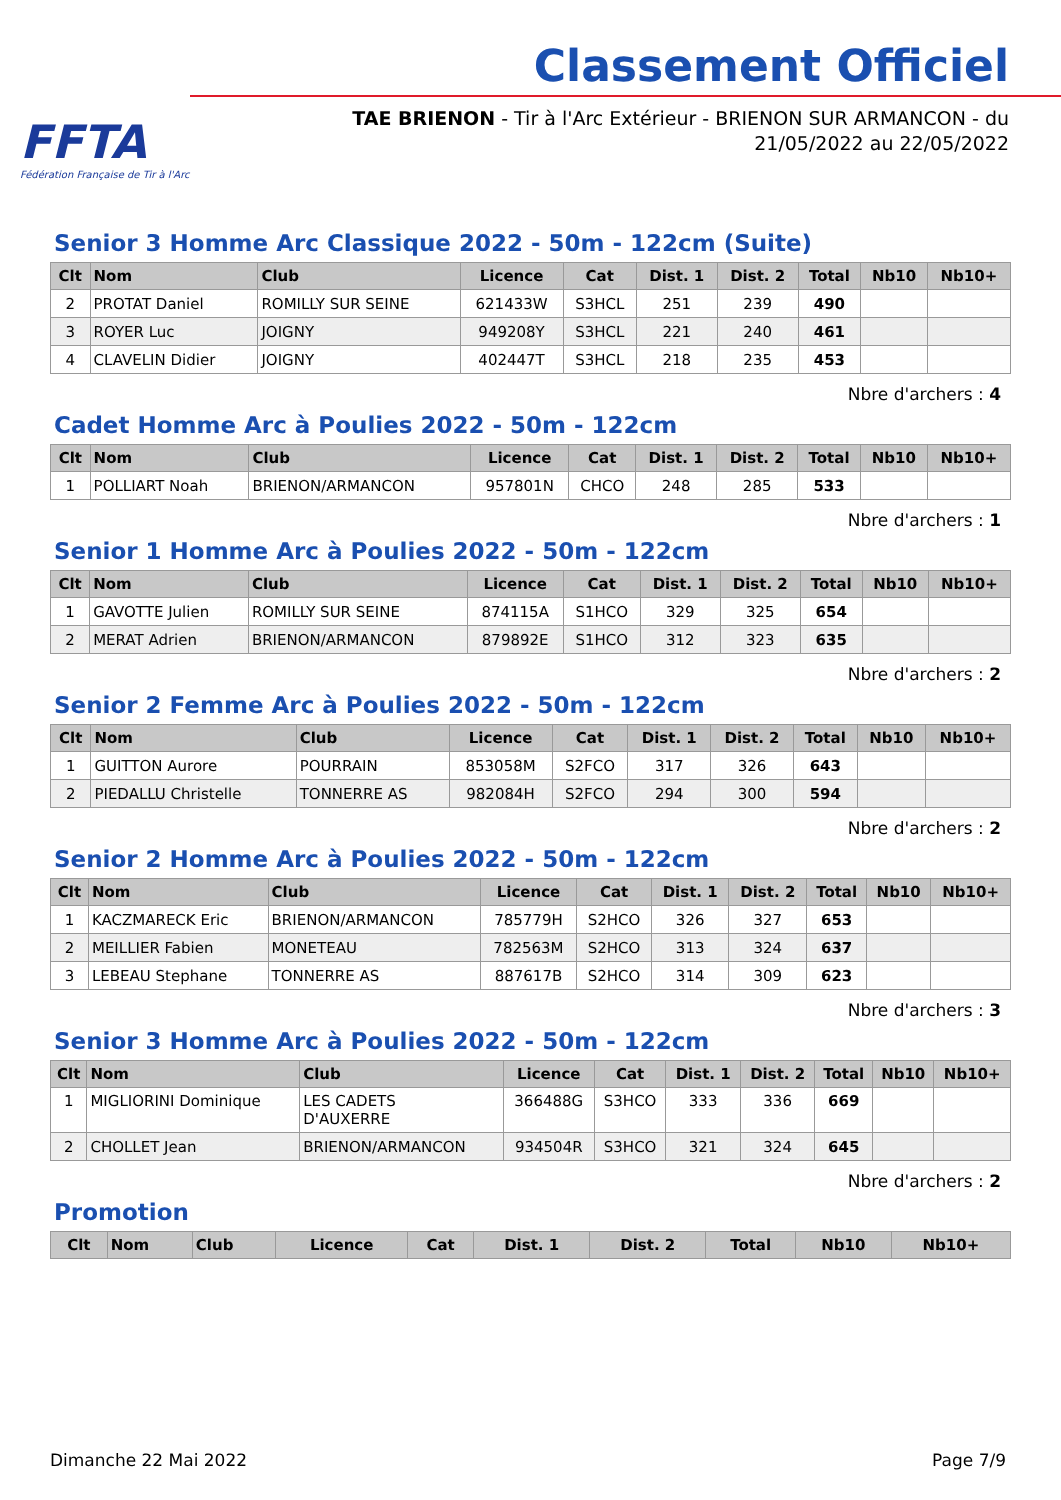FFTA
Fédération Française de Tir à l'Arc
Classement Officiel
TAE BRIENON - Tir à l'Arc Extérieur - BRIENON SUR ARMANCON - du
21/05/2022 au 22/05/2022
Senior 3 Homme Arc Classique 2022 - 50m - 122cm (Suite)
| Clt | Nom | Club | Licence | Cat | Dist. 1 | Dist. 2 | Total | Nb10 | Nb10+ |
| --- | --- | --- | --- | --- | --- | --- | --- | --- | --- |
| 2 | PROTAT Daniel | ROMILLY SUR SEINE | 621433W | S3HCL | 251 | 239 | 490 | | |
| 3 | ROYER Luc | JOIGNY | 949208Y | S3HCL | 221 | 240 | 461 | | |
| 4 | CLAVELIN Didier | JOIGNY | 402447T | S3HCL | 218 | 235 | 453 | | |
Nbre d'archers : 4
Cadet Homme Arc à Poulies 2022 - 50m - 122cm
| Clt | Nom | Club | Licence | Cat | Dist. 1 | Dist. 2 | Total | Nb10 | Nb10+ |
| --- | --- | --- | --- | --- | --- | --- | --- | --- | --- |
| 1 | POLLIART Noah | BRIENON/ARMANCON | 957801N | CHCO | 248 | 285 | 533 | | |
Nbre d'archers : 1
Senior 1 Homme Arc à Poulies 2022 - 50m - 122cm
| Clt | Nom | Club | Licence | Cat | Dist. 1 | Dist. 2 | Total | Nb10 | Nb10+ |
| --- | --- | --- | --- | --- | --- | --- | --- | --- | --- |
| 1 | GAVOTTE Julien | ROMILLY SUR SEINE | 874115A | S1HCO | 329 | 325 | 654 | | |
| 2 | MERAT Adrien | BRIENON/ARMANCON | 879892E | S1HCO | 312 | 323 | 635 | | |
Nbre d'archers : 2
Senior 2 Femme Arc à Poulies 2022 - 50m - 122cm
| Clt | Nom | Club | Licence | Cat | Dist. 1 | Dist. 2 | Total | Nb10 | Nb10+ |
| --- | --- | --- | --- | --- | --- | --- | --- | --- | --- |
| 1 | GUITTON Aurore | POURRAIN | 853058M | S2FCO | 317 | 326 | 643 | | |
| 2 | PIEDALLU Christelle | TONNERRE AS | 982084H | S2FCO | 294 | 300 | 594 | | |
Nbre d'archers : 2
Senior 2 Homme Arc à Poulies 2022 - 50m - 122cm
| Clt | Nom | Club | Licence | Cat | Dist. 1 | Dist. 2 | Total | Nb10 | Nb10+ |
| --- | --- | --- | --- | --- | --- | --- | --- | --- | --- |
| 1 | KACZMARECK Eric | BRIENON/ARMANCON | 785779H | S2HCO | 326 | 327 | 653 | | |
| 2 | MEILLIER Fabien | MONETEAU | 782563M | S2HCO | 313 | 324 | 637 | | |
| 3 | LEBEAU Stephane | TONNERRE AS | 887617B | S2HCO | 314 | 309 | 623 | | |
Nbre d'archers : 3
Senior 3 Homme Arc à Poulies 2022 - 50m - 122cm
| Clt | Nom | Club | Licence | Cat | Dist. 1 | Dist. 2 | Total | Nb10 | Nb10+ |
| --- | --- | --- | --- | --- | --- | --- | --- | --- | --- |
| 1 | MIGLIORINI Dominique | LES CADETS D'AUXERRE | 366488G | S3HCO | 333 | 336 | 669 | | |
| 2 | CHOLLET Jean | BRIENON/ARMANCON | 934504R | S3HCO | 321 | 324 | 645 | | |
Nbre d'archers : 2
Promotion
| Clt | Nom | Club | Licence | Cat | Dist. 1 | Dist. 2 | Total | Nb10 | Nb10+ |
| --- | --- | --- | --- | --- | --- | --- | --- | --- | --- |
Dimanche 22 Mai 2022 Page 7/9